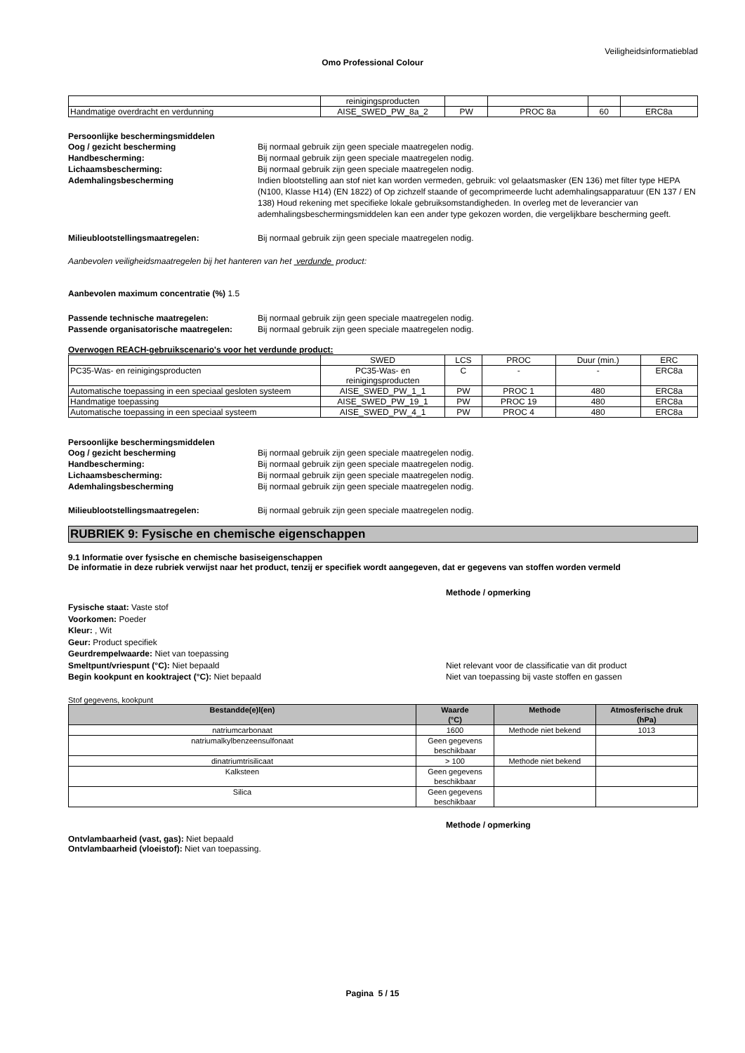Veiligheidsinformatieblad
Omo Professional Colour
| | reinigingsproducten | | | | |
| Handmatige overdracht en verdunning | AISE_SWED_PW_8a_2 | PW | PROC 8a | 60 | ERC8a |
Persoonlijke beschermingsmiddelen
Oog / gezicht bescherming Bij normaal gebruik zijn geen speciale maatregelen nodig.
Handbescherming: Bij normaal gebruik zijn geen speciale maatregelen nodig.
Lichaamsbescherming: Bij normaal gebruik zijn geen speciale maatregelen nodig.
Ademhalingsbescherming Indien blootstelling aan stof niet kan worden vermeden, gebruik: vol gelaatsmasker (EN 136) met filter type HEPA (N100, Klasse H14) (EN 1822) of Op zichzelf staande of gecomprimeerde lucht ademhalingsapparatuur (EN 137 / EN 138) Houd rekening met specifieke lokale gebruiksomstandigheden. In overleg met de leverancier van ademhalingsbeschermingsmiddelen kan een ander type gekozen worden, die vergelijkbare bescherming geeft.
Milieublootstellingsmaatregelen: Bij normaal gebruik zijn geen speciale maatregelen nodig.
Aanbevolen veiligheidsmaatregelen bij het hanteren van het verdunde product:
Aanbevolen maximum concentratie (%) 1.5
Passende technische maatregelen: Bij normaal gebruik zijn geen speciale maatregelen nodig.
Passende organisatorische maatregelen:
Bij normaal gebruik zijn geen speciale maatregelen nodig.
Overwogen REACH-gebruikscenario's voor het verdunde product:
| | SWED | LCS | PROC | Duur (min.) | ERC |
| PC35-Was- en reinigingsproducten | PC35-Was- en reinigingsproducten | C | - | - | ERC8a |
| Automatische toepassing in een speciaal gesloten systeem | AISE_SWED_PW_1_1 | PW | PROC 1 | 480 | ERC8a |
| Handmatige toepassing | AISE_SWED_PW_19_1 | PW | PROC 19 | 480 | ERC8a |
| Automatische toepassing in een speciaal systeem | AISE_SWED_PW_4_1 | PW | PROC 4 | 480 | ERC8a |
Persoonlijke beschermingsmiddelen
Oog / gezicht bescherming Bij normaal gebruik zijn geen speciale maatregelen nodig.
Handbescherming: Bij normaal gebruik zijn geen speciale maatregelen nodig.
Lichaamsbescherming: Bij normaal gebruik zijn geen speciale maatregelen nodig.
Ademhalingsbescherming Bij normaal gebruik zijn geen speciale maatregelen nodig.
Milieublootstellingsmaatregelen: Bij normaal gebruik zijn geen speciale maatregelen nodig.
RUBRIEK 9: Fysische en chemische eigenschappen
9.1 Informatie over fysische en chemische basiseigenschappen
De informatie in deze rubriek verwijst naar het product, tenzij er specifiek wordt aangegeven, dat er gegevens van stoffen worden vermeld
Methode / opmerking
Fysische staat: Vaste stof
Voorkomen: Poeder
Kleur: , Wit
Geur: Product specifiek
Geurdrempelwaarde: Niet van toepassing
Smeltpunt/vriespunt (°C): Niet bepaald Niet relevant voor de classificatie van dit product
Begin kookpunt en kooktraject (°C): Niet bepaald Niet van toepassing bij vaste stoffen en gassen
Stof gegevens, kookpunt
| Bestandde(e)l(en) | Waarde (°C) | Methode | Atmosferische druk (hPa) |
| --- | --- | --- | --- |
| natriumcarbonaat | 1600 | Methode niet bekend | 1013 |
| natriumalkylbenzeensulfonaat | Geen gegevens beschikbaar | | |
| dinatriumtrisilicaat | > 100 | Methode niet bekend | |
| Kalksteen | Geen gegevens beschikbaar | | |
| Silica | Geen gegevens beschikbaar | | |
Methode / opmerking
Ontvlambaarheid (vast, gas): Niet bepaald
Ontvlambaarheid (vloeistof): Niet van toepassing.
Pagina 5 / 15